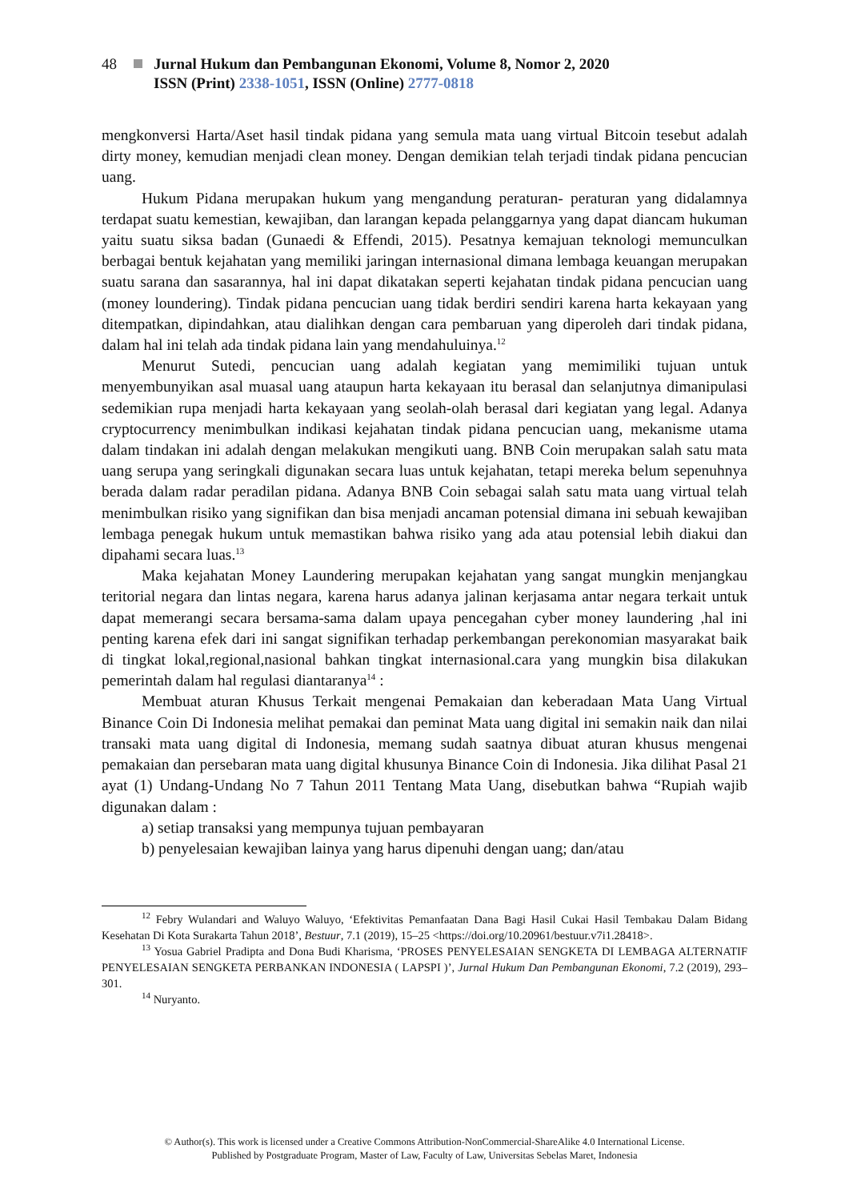48 Jurnal Hukum dan Pembangunan Ekonomi, Volume 8, Nomor 2, 2020
ISSN (Print) 2338-1051, ISSN (Online) 2777-0818
mengkonversi Harta/Aset hasil tindak pidana yang semula mata uang virtual Bitcoin tesebut adalah dirty money, kemudian menjadi clean money. Dengan demikian telah terjadi tindak pidana pencucian uang.
Hukum Pidana merupakan hukum yang mengandung peraturan- peraturan yang didalamnya terdapat suatu kemestian, kewajiban, dan larangan kepada pelanggarnya yang dapat diancam hukuman yaitu suatu siksa badan (Gunaedi & Effendi, 2015). Pesatnya kemajuan teknologi memunculkan berbagai bentuk kejahatan yang memiliki jaringan internasional dimana lembaga keuangan merupakan suatu sarana dan sasarannya, hal ini dapat dikatakan seperti kejahatan tindak pidana pencucian uang (money loundering). Tindak pidana pencucian uang tidak berdiri sendiri karena harta kekayaan yang ditempatkan, dipindahkan, atau dialihkan dengan cara pembaruan yang diperoleh dari tindak pidana, dalam hal ini telah ada tindak pidana lain yang mendahuluinya.<sup>12</sup>
Menurut Sutedi, pencucian uang adalah kegiatan yang memimiliki tujuan untuk menyembunyikan asal muasal uang ataupun harta kekayaan itu berasal dan selanjutnya dimanipulasi sedemikian rupa menjadi harta kekayaan yang seolah-olah berasal dari kegiatan yang legal. Adanya cryptocurrency menimbulkan indikasi kejahatan tindak pidana pencucian uang, mekanisme utama dalam tindakan ini adalah dengan melakukan mengikuti uang. BNB Coin merupakan salah satu mata uang serupa yang seringkali digunakan secara luas untuk kejahatan, tetapi mereka belum sepenuhnya berada dalam radar peradilan pidana. Adanya BNB Coin sebagai salah satu mata uang virtual telah menimbulkan risiko yang signifikan dan bisa menjadi ancaman potensial dimana ini sebuah kewajiban lembaga penegak hukum untuk memastikan bahwa risiko yang ada atau potensial lebih diakui dan dipahami secara luas.<sup>13</sup>
Maka kejahatan Money Laundering merupakan kejahatan yang sangat mungkin menjangkau teritorial negara dan lintas negara, karena harus adanya jalinan kerjasama antar negara terkait untuk dapat memerangi secara bersama-sama dalam upaya pencegahan cyber money laundering ,hal ini penting karena efek dari ini sangat signifikan terhadap perkembangan perekonomian masyarakat baik di tingkat lokal,regional,nasional bahkan tingkat internasional.cara yang mungkin bisa dilakukan pemerintah dalam hal regulasi diantaranya<sup>14</sup> :
Membuat aturan Khusus Terkait mengenai Pemakaian dan keberadaan Mata Uang Virtual Binance Coin Di Indonesia melihat pemakai dan peminat Mata uang digital ini semakin naik dan nilai transaki mata uang digital di Indonesia, memang sudah saatnya dibuat aturan khusus mengenai pemakaian dan persebaran mata uang digital khusunya Binance Coin di Indonesia. Jika dilihat Pasal 21 ayat (1) Undang-Undang No 7 Tahun 2011 Tentang Mata Uang, disebutkan bahwa “Rupiah wajib digunakan dalam :
a) setiap transaksi yang mempunya tujuan pembayaran
b) penyelesaian kewajiban lainya yang harus dipenuhi dengan uang; dan/atau
<sup>12</sup> Febry Wulandari and Waluyo Waluyo, ‘Efektivitas Pemanfaatan Dana Bagi Hasil Cukai Hasil Tembakau Dalam Bidang Kesehatan Di Kota Surakarta Tahun 2018’, Bestuur, 7.1 (2019), 15–25 <https://doi.org/10.20961/bestuur.v7i1.28418>.
<sup>13</sup> Yosua Gabriel Pradipta and Dona Budi Kharisma, ‘PROSES PENYELESAIAN SENGKETA DI LEMBAGA ALTERNATIF PENYELESAIAN SENGKETA PERBANKAN INDONESIA ( LAPSPI )’, Jurnal Hukum Dan Pembangunan Ekonomi, 7.2 (2019), 293–301.
<sup>14</sup> Nuryanto.
© Author(s). This work is licensed under a Creative Commons Attribution-NonCommercial-ShareAlike 4.0 International License.
Published by Postgraduate Program, Master of Law, Faculty of Law, Universitas Sebelas Maret, Indonesia